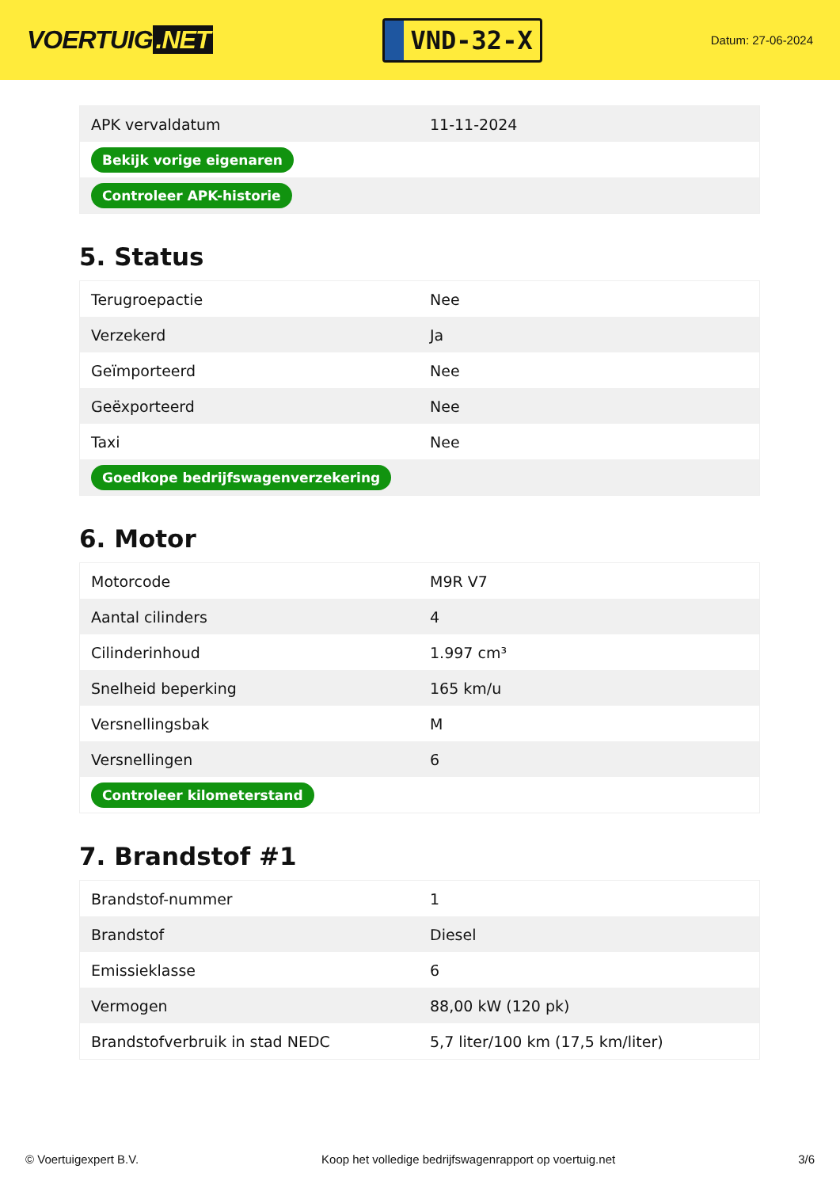VOERTUIG.NET
VND-32-X
Datum: 27-06-2024
| APK vervaldatum | 11-11-2024 |
| Bekijk vorige eigenaren | |
| Controleer APK-historie | |
5. Status
| Terugroepactie | Nee |
| Verzekerd | Ja |
| Geïmporteerd | Nee |
| Geëxporteerd | Nee |
| Taxi | Nee |
| Goedkope bedrijfswagenverzekering | |
6. Motor
| Motorcode | M9R V7 |
| Aantal cilinders | 4 |
| Cilinderinhoud | 1.997 cm³ |
| Snelheid beperking | 165 km/u |
| Versnellingsbak | M |
| Versnellingen | 6 |
| Controleer kilometerstand | |
7. Brandstof #1
| Brandstof-nummer | 1 |
| Brandstof | Diesel |
| Emissieklasse | 6 |
| Vermogen | 88,00 kW (120 pk) |
| Brandstofverbruik in stad NEDC | 5,7 liter/100 km (17,5 km/liter) |
© Voertuigexpert B.V. Koop het volledige bedrijfswagenrapport op voertuig.net 3/6